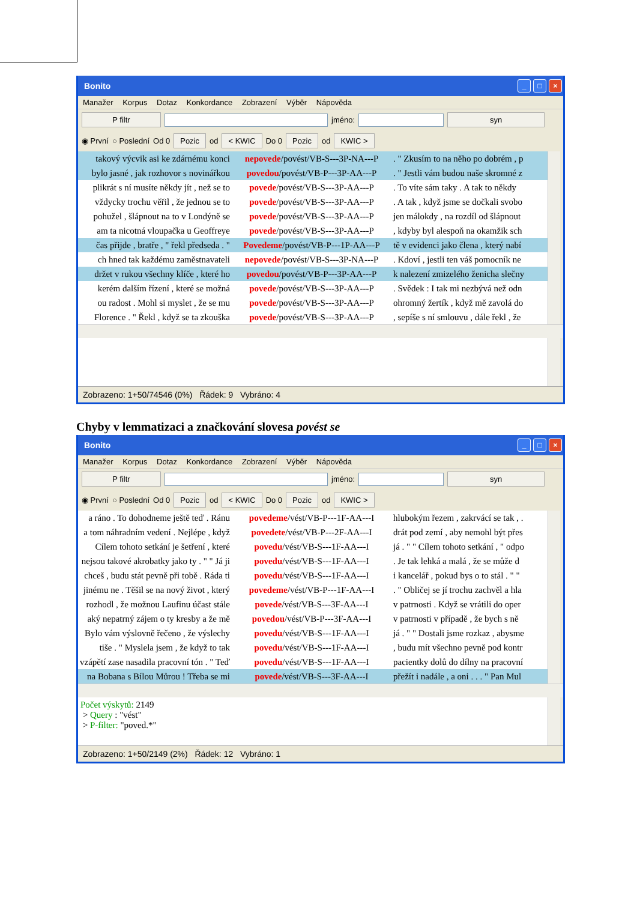Bonito
_ □ ×
Manažer Korpus Dotaz Konkordance Zobrazení Výběr Nápověda
P filtr
jméno:
syn
◉ První ○ Poslední Od 0 Pozic od < KWIC Do 0 Pozic od KWIC >
| takový výcvik asi ke zdárnému konci | nepovede /povést/VB-S---3P-NA---P | . " Zkusím to na něho po dobrém , p |
| bylo jasné , jak rozhovor s novinářkou | povedou /povést/VB-P---3P-AA---P | . " Jestli vám budou naše skromné z |
| plikrát s ní musíte někdy jít , než se to | povede /povést/VB-S---3P-AA---P | . To víte sám taky . A tak to někdy |
| vždycky trochu věřil , že jednou se to | povede /povést/VB-S---3P-AA---P | . A tak , když jsme se dočkali svobo |
| pohužel , šlápnout na to v Londýně se | povede /povést/VB-S---3P-AA---P | jen málokdy , na rozdíl od šlápnout |
| am ta nicotná vloupačka u Geoffreye | povede /povést/VB-S---3P-AA---P | , kdyby byl alespoň na okamžik sch |
| čas přijde , bratře , " řekl předseda . " | Povedeme /povést/VB-P---1P-AA---P | tě v evidenci jako člena , který nabí |
| ch hned tak každému zaměstnavateli | nepovede /povést/VB-S---3P-NA---P | . Kdoví , jestli ten váš pomocník ne |
| držet v rukou všechny klíče , které ho | povedou /povést/VB-P---3P-AA---P | k nalezení zmizelého ženicha slečny |
| kerém dalším řízení , které se možná | povede /povést/VB-S---3P-AA---P | . Svědek : I tak mi nezbývá než odn |
| ou radost . Mohl si myslet , že se mu | povede /povést/VB-S---3P-AA---P | ohromný žertík , když mě zavolá do |
| Florence . " Řekl , když se ta zkouška | povede /povést/VB-S---3P-AA---P | , sepíše s ní smlouvu , dále řekl , že |
Zobrazeno: 1+50/74546 (0%) Řádek: 9 Vybráno: 4
Chyby v lemmatizaci a značkování slovesa povést se
Bonito
_ □ ×
Manažer Korpus Dotaz Konkordance Zobrazení Výběr Nápověda
P filtr
jméno:
syn
◉ První ○ Poslední Od 0 Pozic od < KWIC Do 0 Pozic od KWIC >
| a ráno . To dohodneme ještě teď . Ránu | povedeme /vést/VB-P---1F-AA---I | hlubokým řezem , zakrvácí se tak , . |
| a tom náhradním vedení . Nejlépe , když | povedete /vést/VB-P---2F-AA---I | drát pod zemí , aby nemohl být přes |
| Cílem tohoto setkání je šetření , které | povedu /vést/VB-S---1F-AA---I | já . " " Cílem tohoto setkání , " odpo |
| nejsou takové akrobatky jako ty . " " Já ji | povedu /vést/VB-S---1F-AA---I | . Je tak lehká a malá , že se může d |
| chceš , budu stát pevně při tobě . Ráda ti | povedu /vést/VB-S---1F-AA---I | i kancelář , pokud bys o to stál . " " |
| jinému ne . Těšil se na nový život , který | povedeme /vést/VB-P---1F-AA---I | . " Obličej se jí trochu zachvěl a hla |
| rozhodl , že možnou Laufinu účast stále | povede /vést/VB-S---3F-AA---I | v patrnosti . Když se vrátili do oper |
| aký nepatrný zájem o ty kresby a že mě | povedou /vést/VB-P---3F-AA---I | v patrnosti v případě , že bych s ně |
| Bylo vám výslovně řečeno , že výslechy | povedu /vést/VB-S---1F-AA---I | já . " " Dostali jsme rozkaz , abysme |
| tiše . " Myslela jsem , že když to tak | povedu /vést/VB-S---1F-AA---I | , budu mít všechno pevně pod kontr |
| vzápětí zase nasadila pracovní tón . " Teď | povedu /vést/VB-S---1F-AA---I | pacientky dolů do dílny na pracovní |
| na Bobana s Bílou Můrou ! Třeba se mi | povede /vést/VB-S---3F-AA---I | přežít i nadále , a oni . . . " Pan Mul |
Počet výskytů: 2149
> Query : "vést"
> P-filter: "poved.*"
Zobrazeno: 1+50/2149 (2%) Řádek: 12 Vybráno: 1